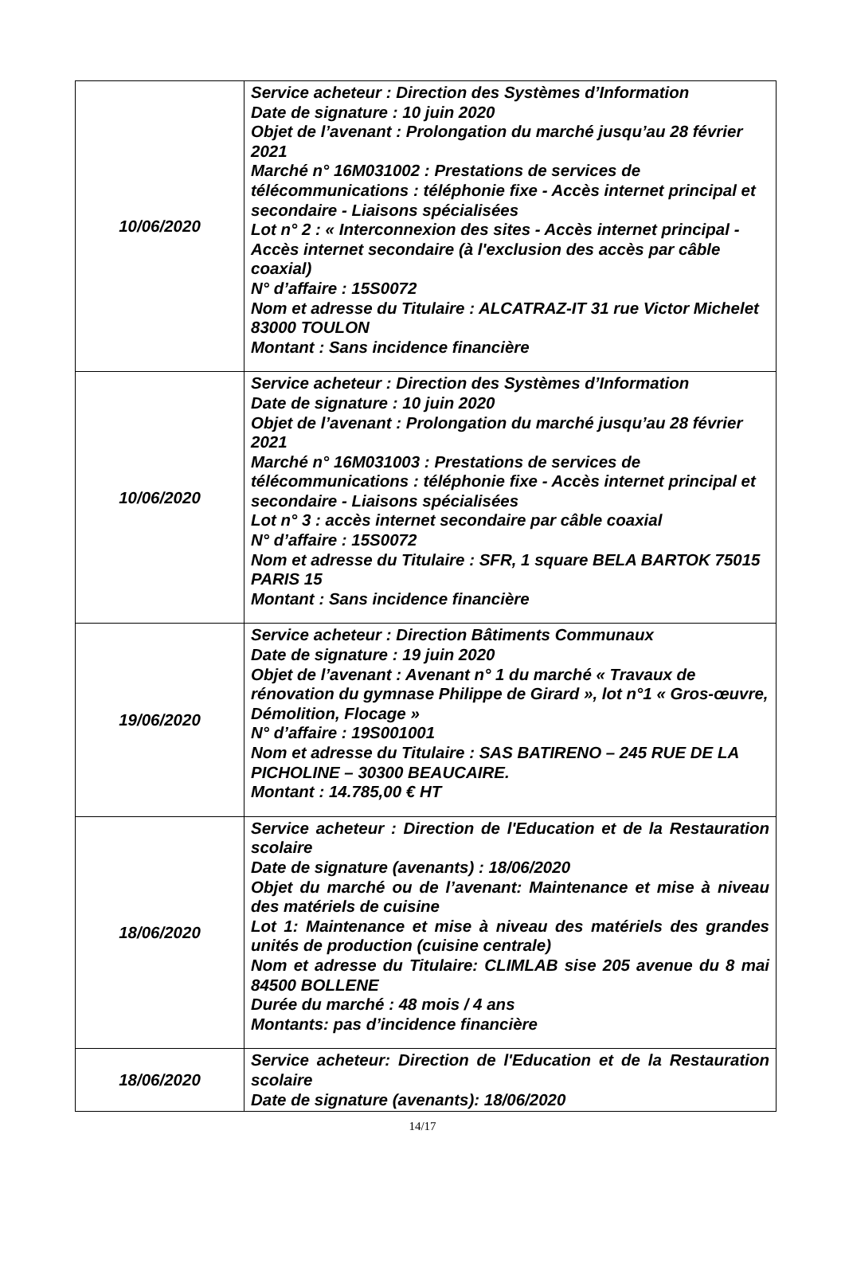| 10/06/2020 | Service acheteur : Direction des Systèmes d’Information Date de signature : 10 juin 2020 Objet de l’avenant : Prolongation du marché jusqu’au 28 février 2021 Marché n° 16M031002 : Prestations de services de télécommunications : téléphonie fixe - Accès internet principal et secondaire - Liaisons spécialisées Lot n° 2 : « Interconnexion des sites - Accès internet principal - Accès internet secondaire (à l'exclusion des accès par câble coaxial) N° d’affaire : 15S0072 Nom et adresse du Titulaire : ALCATRAZ-IT 31 rue Victor Michelet 83000 TOULON Montant : Sans incidence financière |
| 10/06/2020 | Service acheteur : Direction des Systèmes d’Information Date de signature : 10 juin 2020 Objet de l’avenant : Prolongation du marché jusqu’au 28 février 2021 Marché n° 16M031003 : Prestations de services de télécommunications : téléphonie fixe - Accès internet principal et secondaire - Liaisons spécialisées Lot n° 3 : accès internet secondaire par câble coaxial N° d’affaire : 15S0072 Nom et adresse du Titulaire : SFR, 1 square BELA BARTOK 75015 PARIS 15 Montant : Sans incidence financière |
| 19/06/2020 | Service acheteur : Direction Bâtiments Communaux Date de signature : 19 juin 2020 Objet de l’avenant : Avenant n° 1 du marché « Travaux de rénovation du gymnase Philippe de Girard », lot n°1 « Gros-œuvre, Démolition, Flocage » N° d’affaire : 19S001001 Nom et adresse du Titulaire : SAS BATIRENO – 245 RUE DE LA PICHOLINE – 30300 BEAUCAIRE. Montant : 14.785,00 € HT |
| 18/06/2020 | Service acheteur : Direction de l'Education et de la Restauration scolaire Date de signature (avenants) : 18/06/2020 Objet du marché ou de l’avenant: Maintenance et mise à niveau des matériels de cuisine Lot 1: Maintenance et mise à niveau des matériels des grandes unités de production (cuisine centrale) Nom et adresse du Titulaire: CLIMLAB sise 205 avenue du 8 mai 84500 BOLLENE Durée du marché : 48 mois / 4 ans Montants: pas d’incidence financière |
| 18/06/2020 | Service acheteur: Direction de l'Education et de la Restauration scolaire Date de signature (avenants): 18/06/2020 |
14/17